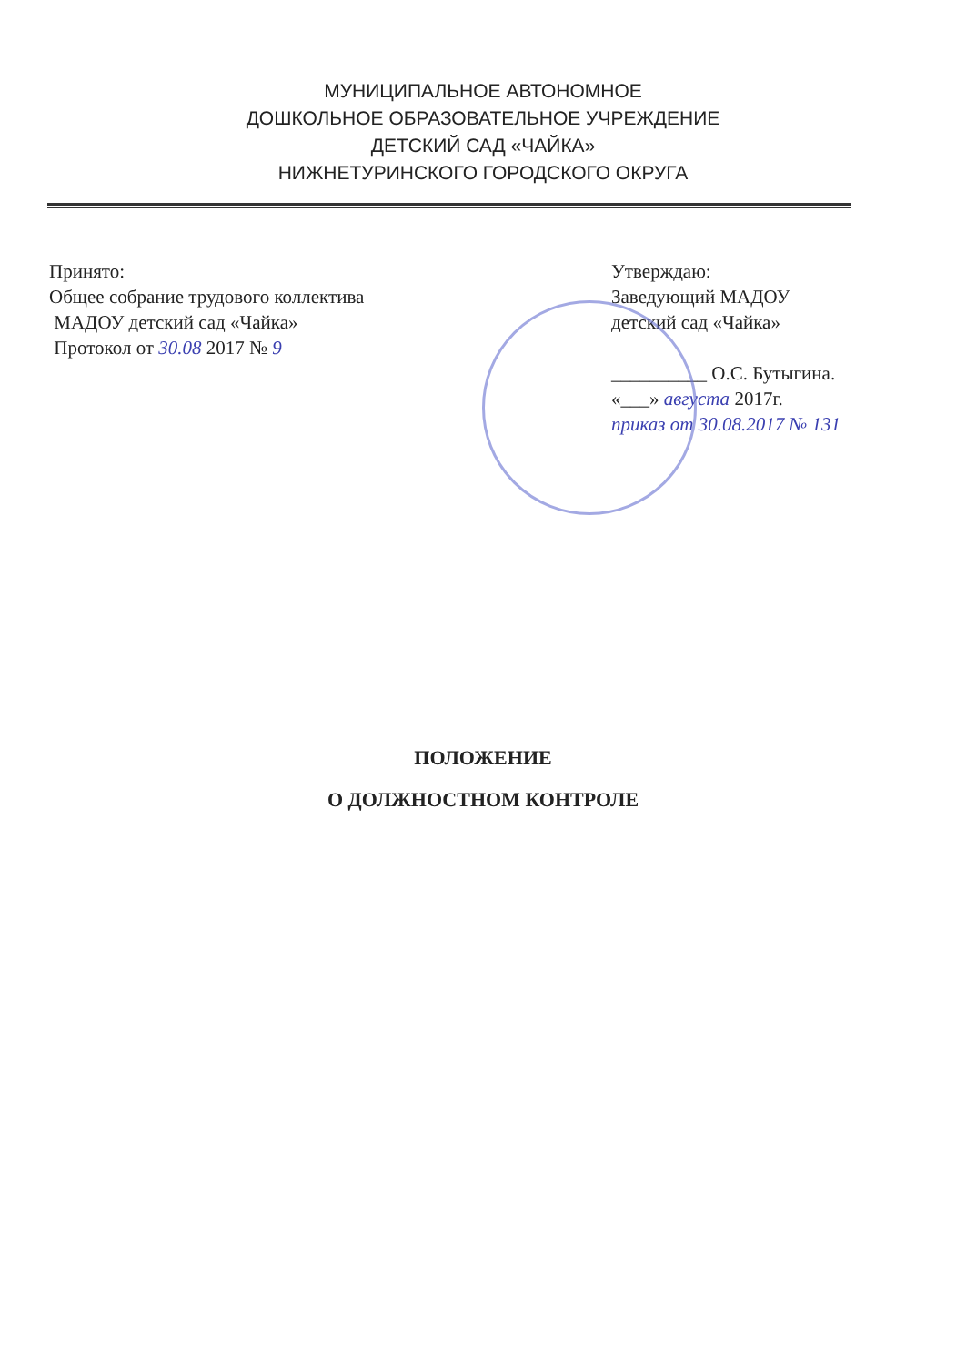МУНИЦИПАЛЬНОЕ АВТОНОМНОЕ
ДОШКОЛЬНОЕ ОБРАЗОВАТЕЛЬНОЕ УЧРЕЖДЕНИЕ
ДЕТСКИЙ САД «ЧАЙКА»
НИЖНЕТУРИНСКОГО ГОРОДСКОГО ОКРУГА
Принято:
Общее собрание трудового коллектива
МАДОУ детский сад «Чайка»
Протокол от 30.08 2017 № 9
Утверждаю:
Заведующий МАДОУ
детский сад «Чайка»
__________ О.С. Бутыгина.
«___» августа 2017г.
приказ от 30.08.2017 № 131
ПОЛОЖЕНИЕ
О ДОЛЖНОСТНОМ КОНТРОЛЕ